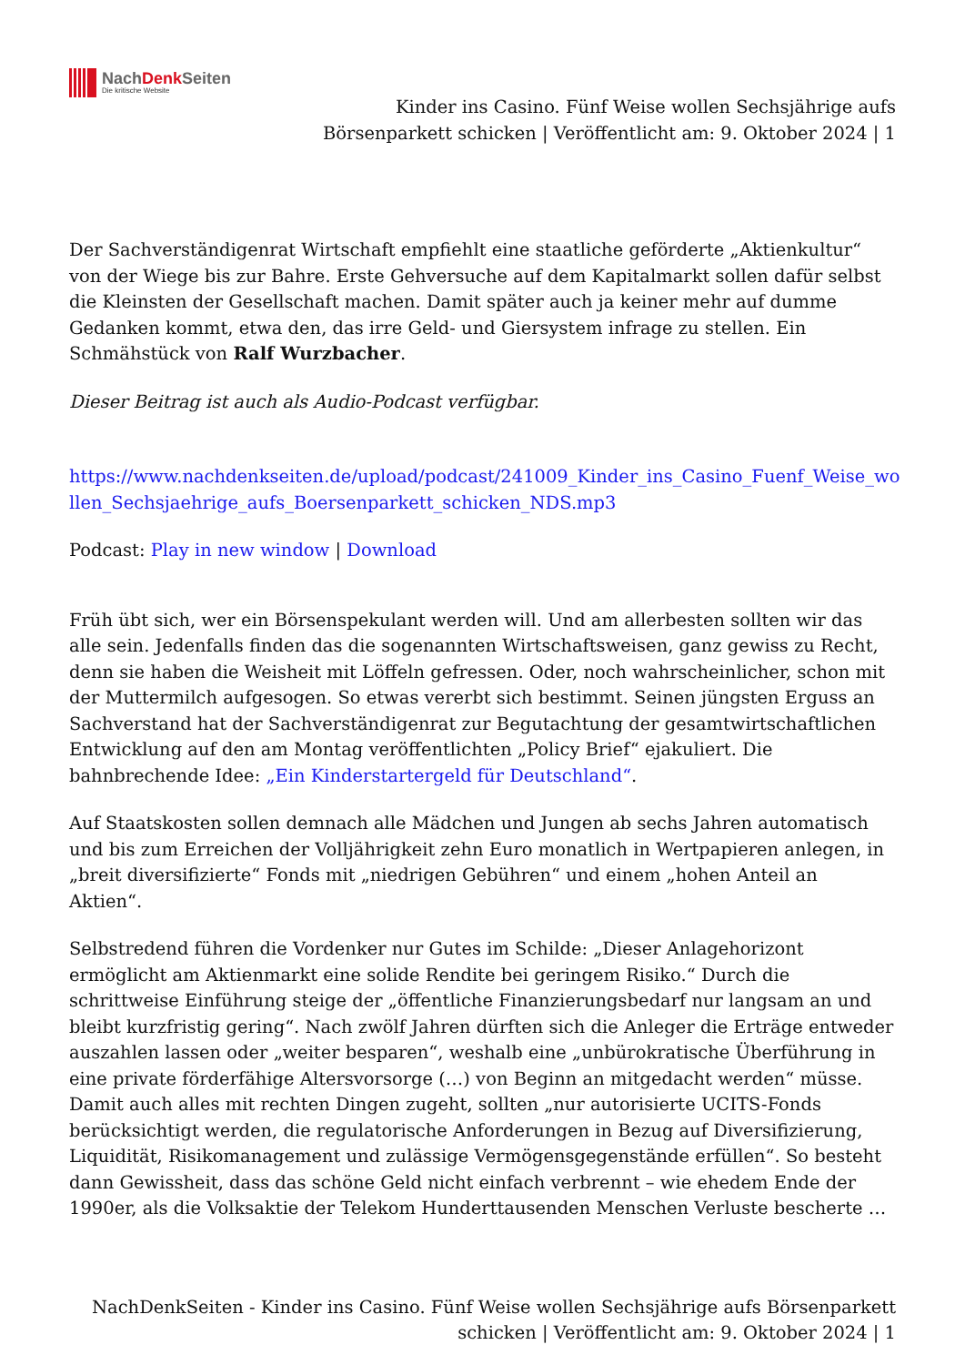NachDenk Seiten
Die kritische Website
Kinder ins Casino. Fünf Weise wollen Sechsjährige aufs
Börsenparkett schicken | Veröffentlicht am: 9. Oktober 2024 | 1
Der Sachverständigenrat Wirtschaft empfiehlt eine staatliche geförderte „Aktienkultur“ von der Wiege bis zur Bahre. Erste Gehversuche auf dem Kapitalmarkt sollen dafür selbst die Kleinsten der Gesellschaft machen. Damit später auch ja keiner mehr auf dumme Gedanken kommt, etwa den, das irre Geld- und Giersystem infrage zu stellen. Ein Schmähstück von Ralf Wurzbacher.
Dieser Beitrag ist auch als Audio-Podcast verfügbar.
https://www.nachdenkseiten.de/upload/podcast/241009_Kinder_ins_Casino_Fuenf_Weise_wo llen_Sechsjaehrige_aufs_Boersenparkett_schicken_NDS.mp3
Podcast: Play in new window | Download
Früh übt sich, wer ein Börsenspekulant werden will. Und am allerbesten sollten wir das alle sein. Jedenfalls finden das die sogenannten Wirtschaftsweisen, ganz gewiss zu Recht, denn sie haben die Weisheit mit Löffeln gefressen. Oder, noch wahrscheinlicher, schon mit der Muttermilch aufgesogen. So etwas vererbt sich bestimmt. Seinen jüngsten Erguss an Sachverstand hat der Sachverständigenrat zur Begutachtung der gesamtwirtschaftlichen Entwicklung auf den am Montag veröffentlichten „Policy Brief“ ejakuliert. Die bahnbrechende Idee: „Ein Kinderstartergeld für Deutschland“.
Auf Staatskosten sollen demnach alle Mädchen und Jungen ab sechs Jahren automatisch und bis zum Erreichen der Volljährigkeit zehn Euro monatlich in Wertpapieren anlegen, in „breit diversifizierte“ Fonds mit „niedrigen Gebühren“ und einem „hohen Anteil an Aktien“.
Selbstredend führen die Vordenker nur Gutes im Schilde: „Dieser Anlagehorizont ermöglicht am Aktienmarkt eine solide Rendite bei geringem Risiko.“ Durch die schrittweise Einführung steige der „öffentliche Finanzierungsbedarf nur langsam an und bleibt kurzfristig gering“. Nach zwölf Jahren dürften sich die Anleger die Erträge entweder auszahlen lassen oder „weiter besparen“, weshalb eine „unbürokratische Überführung in eine private förderfähige Altersvorsorge (…) von Beginn an mitgedacht werden“ müsse. Damit auch alles mit rechten Dingen zugeht, sollten „nur autorisierte UCITS-Fonds berücksichtigt werden, die regulatorische Anforderungen in Bezug auf Diversifizierung, Liquidität, Risikomanagement und zulässige Vermögensgegenstände erfüllen“. So besteht dann Gewissheit, dass das schöne Geld nicht einfach verbrennt – wie ehedem Ende der 1990er, als die Volksaktie der Telekom Hunderttausenden Menschen Verluste bescherte …
NachDenkSeiten - Kinder ins Casino. Fünf Weise wollen Sechsjährige aufs Börsenparkett
schicken | Veröffentlicht am: 9. Oktober 2024 | 1